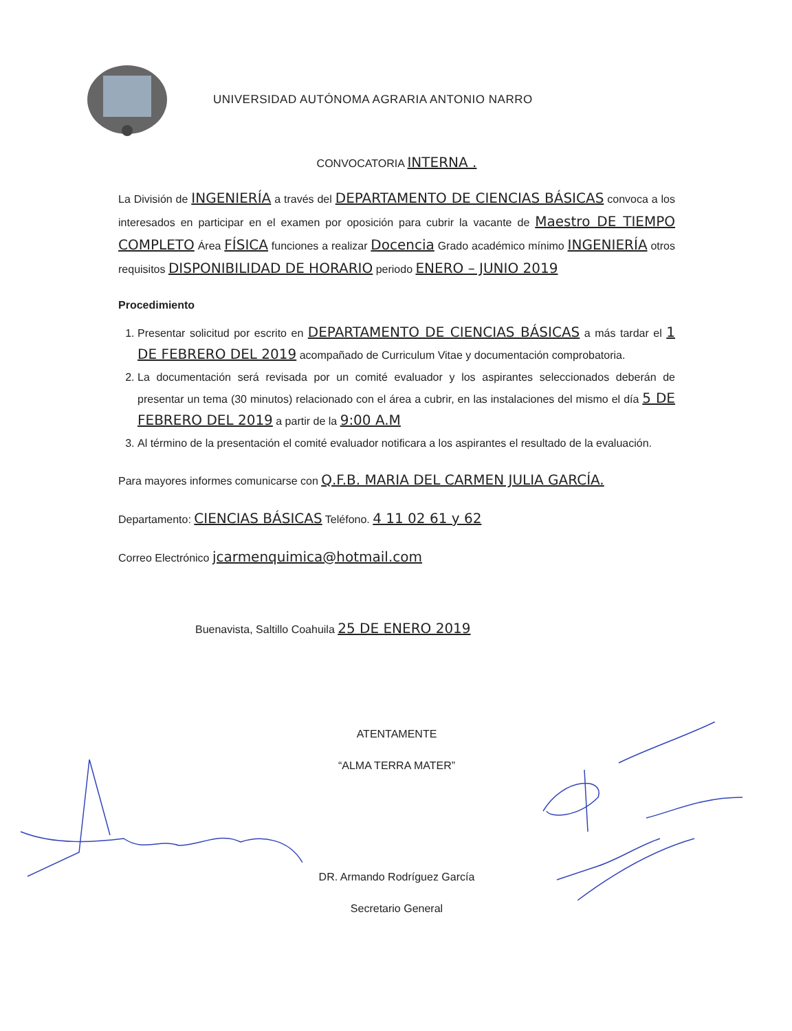UNIVERSIDAD AUTÓNOMA AGRARIA ANTONIO NARRO
CONVOCATORIA INTERNA .
La División de INGENIERÍA a través del DEPARTAMENTO DE CIENCIAS BÁSICAS convoca a los interesados en participar en el examen por oposición para cubrir la vacante de Maestro DE TIEMPO COMPLETO Área FÍSICA funciones a realizar Docencia Grado académico mínimo INGENIERÍA otros requisitos DISPONIBILIDAD DE HORARIO periodo ENERO – JUNIO 2019
Procedimiento
1. Presentar solicitud por escrito en DEPARTAMENTO DE CIENCIAS BÁSICAS a más tardar el 1 DE FEBRERO DEL 2019 acompañado de Curriculum Vitae y documentación comprobatoria.
2. La documentación será revisada por un comité evaluador y los aspirantes seleccionados deberán de presentar un tema (30 minutos) relacionado con el área a cubrir, en las instalaciones del mismo el día 5 DE FEBRERO DEL 2019 a partir de la 9:00 A.M
3. Al término de la presentación el comité evaluador notificara a los aspirantes el resultado de la evaluación.
Para mayores informes comunicarse con Q.F.B. MARIA DEL CARMEN JULIA GARCÍA.
Departamento: CIENCIAS BÁSICAS Teléfono. 4 11 02 61 y 62
Correo Electrónico jcarmenquimica@hotmail.com
Buenavista, Saltillo Coahuila 25 DE ENERO 2019
ATENTAMENTE
“ALMA TERRA MATER”
DR. Armando Rodríguez García
Secretario General